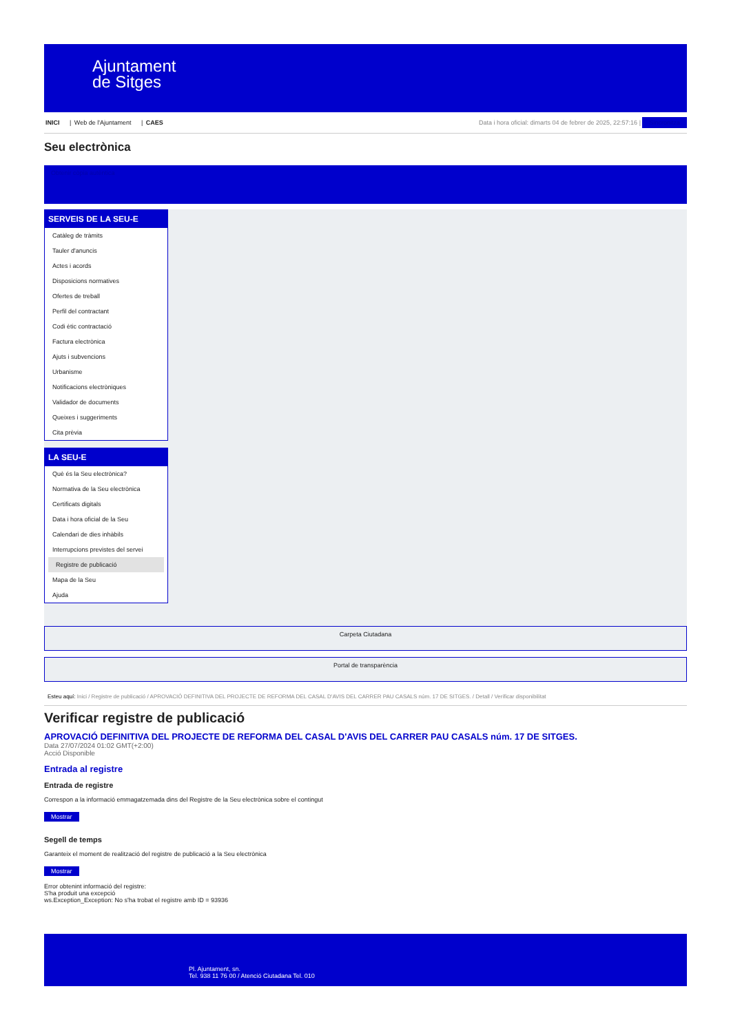Ajuntament
de Sitges
INICI | Web de l'Ajuntament | CAES
Data i hora oficial: dimarts 04 de febrer de 2025, 22:57:16 | Sincronitza
Seu electrònica
Obtenir còpia autèntica
SERVEIS DE LA SEU-E
Catàleg de tràmits
Tauler d'anuncis
Actes i acords
Disposicions normatives
Ofertes de treball
Perfil del contractant
Codi ètic contractació
Factura electrònica
Ajuts i subvencions
Urbanisme
Notificacions electròniques
Validador de documents
Queixes i suggeriments
Cita prèvia
LA SEU-E
Què és la Seu electrònica?
Normativa de la Seu electrònica
Certificats digitals
Data i hora oficial de la Seu
Calendari de dies inhàbils
Interrupcions previstes del servei
Registre de publicació
Mapa de la Seu
Ajuda
Carpeta Ciutadana
Portal de transparència
Esteu aquí: Inici / Registre de publicació / APROVACIÓ DEFINITIVA DEL PROJECTE DE REFORMA DEL CASAL D'AVIS DEL CARRER PAU CASALS núm. 17 DE SITGES. / Detall / Verificar disponibilitat
Verificar registre de publicació
APROVACIÓ DEFINITIVA DEL PROJECTE DE REFORMA DEL CASAL D'AVIS DEL CARRER PAU CASALS núm. 17 DE SITGES.
Data 27/07/2024 01:02 GMT(+2:00)
Acció Disponible
Entrada al registre
Entrada de registre
Correspon a la informació emmagatzemada dins del Registre de la Seu electrònica sobre el contingut
Mostrar
Segell de temps
Garanteix el moment de realització del registre de publicació a la Seu electrònica
Mostrar
Error obtenint informació del registre:
S'ha produit una excepció
ws.Exception_Exception: No s'ha trobat el registre amb ID = 93936
Pl. Ajuntament, sn.
Tel. 938 11 76 00 / Atenció Ciutadana Tel. 010